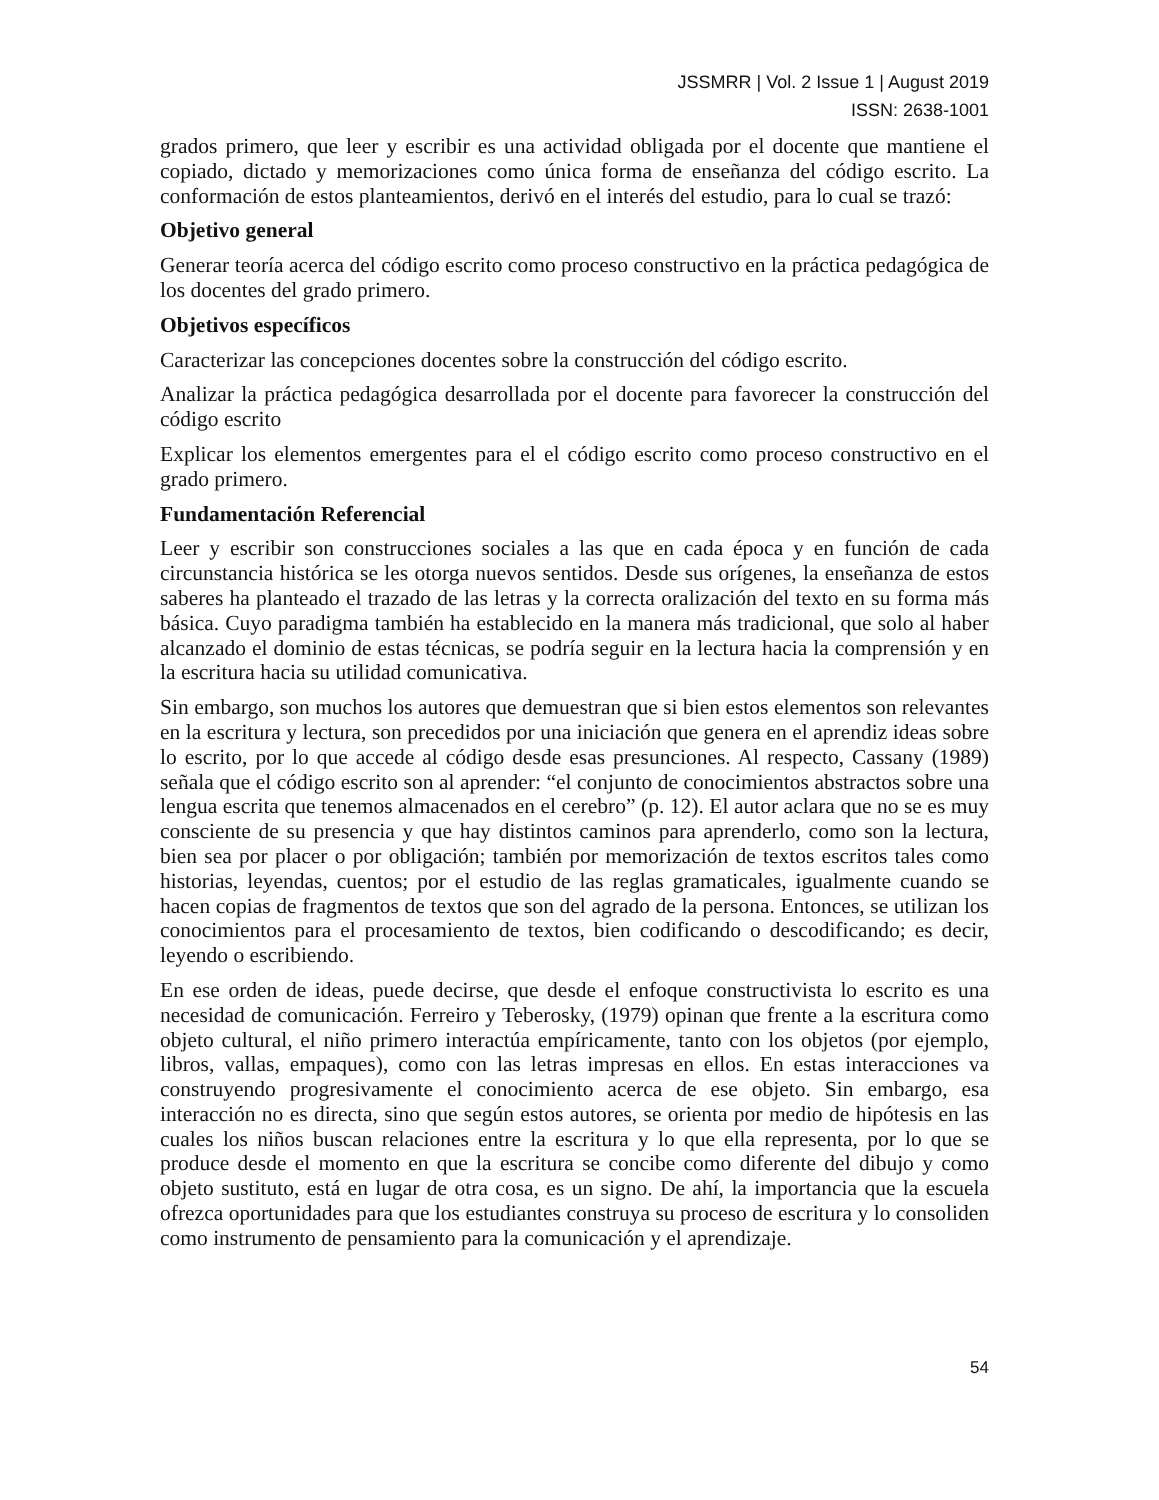JSSMRR | Vol. 2 Issue 1 | August 2019
ISSN: 2638-1001
grados primero, que leer y escribir es una actividad obligada por el docente que mantiene el copiado, dictado y memorizaciones como única forma de enseñanza del código escrito. La conformación de estos planteamientos, derivó en el interés del estudio, para lo cual se trazó:
Objetivo general
Generar teoría acerca del código escrito como proceso constructivo en la práctica pedagógica de los docentes del grado primero.
Objetivos específicos
Caracterizar las concepciones docentes sobre la construcción del código escrito.
Analizar la práctica pedagógica desarrollada por el docente para favorecer la construcción del código escrito
Explicar los elementos emergentes para el el código escrito como proceso constructivo en el grado primero.
Fundamentación Referencial
Leer y escribir son construcciones sociales a las que en cada época y en función de cada circunstancia histórica se les otorga nuevos sentidos. Desde sus orígenes, la enseñanza de estos saberes ha planteado el trazado de las letras y la correcta oralización del texto en su forma más básica. Cuyo paradigma también ha establecido en la manera más tradicional, que solo al haber alcanzado el dominio de estas técnicas, se podría seguir en la lectura hacia la comprensión y en la escritura hacia su utilidad comunicativa.
Sin embargo, son muchos los autores que demuestran que si bien estos elementos son relevantes en la escritura y lectura, son precedidos por una iniciación que genera en el aprendiz ideas sobre lo escrito, por lo que accede al código desde esas presunciones. Al respecto, Cassany (1989) señala que el código escrito son al aprender: “el conjunto de conocimientos abstractos sobre una lengua escrita que tenemos almacenados en el cerebro” (p. 12). El autor aclara que no se es muy consciente de su presencia y que hay distintos caminos para aprenderlo, como son la lectura, bien sea por placer o por obligación; también por memorización de textos escritos tales como historias, leyendas, cuentos; por el estudio de las reglas gramaticales, igualmente cuando se hacen copias de fragmentos de textos que son del agrado de la persona. Entonces, se utilizan los conocimientos para el procesamiento de textos, bien codificando o descodificando; es decir, leyendo o escribiendo.
En ese orden de ideas, puede decirse, que desde el enfoque constructivista lo escrito es una necesidad de comunicación. Ferreiro y Teberosky, (1979) opinan que frente a la escritura como objeto cultural, el niño primero interactúa empíricamente, tanto con los objetos (por ejemplo, libros, vallas, empaques), como con las letras impresas en ellos. En estas interacciones va construyendo progresivamente el conocimiento acerca de ese objeto. Sin embargo, esa interacción no es directa, sino que según estos autores, se orienta por medio de hipótesis en las cuales los niños buscan relaciones entre la escritura y lo que ella representa, por lo que se produce desde el momento en que la escritura se concibe como diferente del dibujo y como objeto sustituto, está en lugar de otra cosa, es un signo. De ahí, la importancia que la escuela ofrezca oportunidades para que los estudiantes construya su proceso de escritura y lo consoliden como instrumento de pensamiento para la comunicación y el aprendizaje.
54